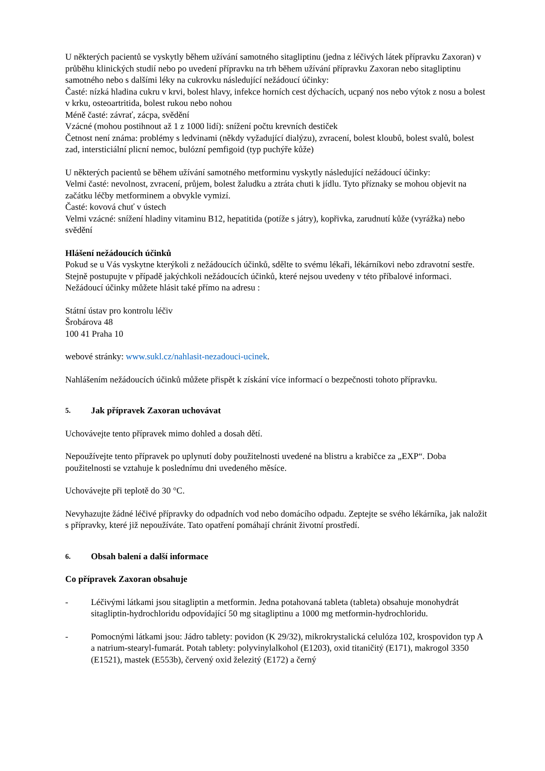U některých pacientů se vyskytly během užívání samotného sitagliptinu (jedna z léčivých látek přípravku Zaxoran) v průběhu klinických studií nebo po uvedení přípravku na trh během užívání přípravku Zaxoran nebo sitagliptinu samotného nebo s dalšími léky na cukrovku následující nežádoucí účinky:
Časté: nízká hladina cukru v krvi, bolest hlavy, infekce horních cest dýchacích, ucpaný nos nebo výtok z nosu a bolest v krku, osteoartritida, bolest rukou nebo nohou
Méně časté: závrať, zácpa, svědění
Vzácné (mohou postihnout až 1 z 1000 lidí): snížení počtu krevních destiček
Četnost není známa: problémy s ledvinami (někdy vyžadující dialýzu), zvracení, bolest kloubů, bolest svalů, bolest zad, intersticiální plicní nemoc, bulózní pemfigoid (typ puchýře kůže)
U některých pacientů se během užívání samotného metforminu vyskytly následující nežádoucí účinky:
Velmi časté: nevolnost, zvracení, průjem, bolest žaludku a ztráta chuti k jídlu. Tyto příznaky se mohou objevit na začátku léčby metforminem a obvykle vymizí.
Časté: kovová chuť v ústech
Velmi vzácné: snížení hladiny vitaminu B12, hepatitida (potíže s játry), kopřivka, zarudnutí kůže (vyrážka) nebo svědění
Hlášení nežádoucích účinků
Pokud se u Vás vyskytne kterýkoli z nežádoucích účinků, sdělte to svému lékaři, lékárníkovi nebo zdravotní sestře. Stejně postupujte v případě jakýchkoli nežádoucích účinků, které nejsou uvedeny v této příbalové informaci. Nežádoucí účinky můžete hlásit také přímo na adresu :
Státní ústav pro kontrolu léčiv
Šrobárova 48
100 41 Praha 10
webové stránky: www.sukl.cz/nahlasit-nezadouci-ucinek.
Nahlášením nežádoucích účinků můžete přispět k získání více informací o bezpečnosti tohoto přípravku.
5. Jak přípravek Zaxoran uchovávat
Uchovávejte tento přípravek mimo dohled a dosah dětí.
Nepoužívejte tento přípravek po uplynutí doby použitelnosti uvedené na blistru a krabičce za „EXP“. Doba použitelnosti se vztahuje k poslednímu dni uvedeného měsíce.
Uchovávejte při teplotě do 30 °C.
Nevyhazujte žádné léčivé přípravky do odpadních vod nebo domácího odpadu. Zeptejte se svého lékárníka, jak naložit s přípravky, které již nepoužíváte. Tato opatření pomáhají chránit životní prostředí.
6. Obsah balení a další informace
Co přípravek Zaxoran obsahuje
- Léčivými látkami jsou sitagliptin a metformin. Jedna potahovaná tableta (tableta) obsahuje monohydrát sitagliptin-hydrochloridu odpovídající 50 mg sitagliptinu a 1000 mg metformin-hydrochloridu.
- Pomocnými látkami jsou: Jádro tablety: povidon (K 29/32), mikrokrystalická celulóza 102, krospovidon typ A a natrium-stearyl-fumarát. Potah tablety: polyvinylalkohol (E1203), oxid titaničitý (E171), makrogol 3350 (E1521), mastek (E553b), červený oxid železitý (E172) a černý